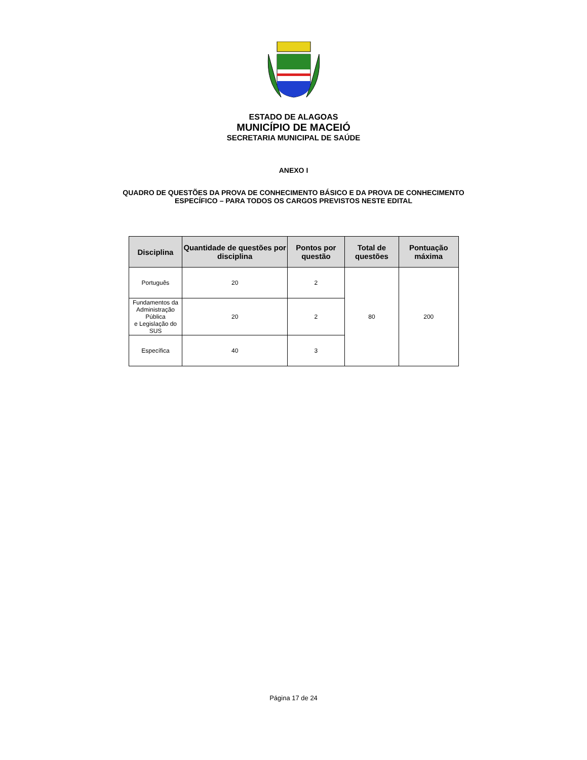ESTADO DE ALAGOAS
MUNICÍPIO DE MACEIÓ
SECRETARIA MUNICIPAL DE SAÚDE
ANEXO I
QUADRO DE QUESTÕES DA PROVA DE CONHECIMENTO BÁSICO E DA PROVA DE CONHECIMENTO
ESPECÍFICO – PARA TODOS OS CARGOS PREVISTOS NESTE EDITAL
| Disciplina | Quantidade de questões por disciplina | Pontos por questão | Total de questões | Pontuação máxima |
| --- | --- | --- | --- | --- |
| Português | 20 | 2 | 80 | 200 |
| Fundamentos da Administração Pública e Legislação do SUS | 20 | 2 | | |
| Específica | 40 | 3 | | |
Página 17 de 24